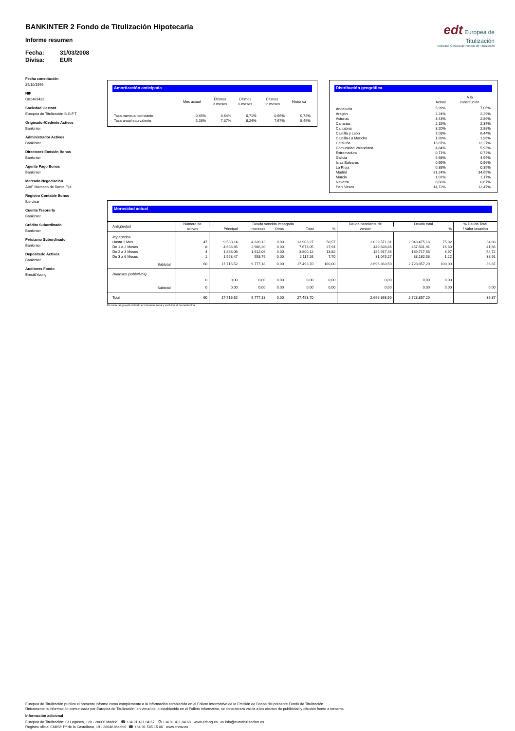BANKINTER 2 Fondo de Titulización Hipotecaria
Informe resumen
Fecha: 31/03/2008
Divisa: EUR
edt Europea de
Titulización
Sociedad Gestora de Fondos de Titulización
Fecha constitución
25/10/1999
NIF
G82463423
Sociedad Gestora
Europea de Titulización S.G.F.T
Originador/Cedente Activos
Bankinter
Administrador Activos
Bankinter
Directores Emisión Bonos
Bankinter
Agente Pago Bonos
Bankinter
Mercado Negociación
AIAF Mercado de Renta Fija
Registro Contable Bonos
Iberclear
Cuenta Tesorería
Bankinter
Crédito Subordinado
Bankinter
Préstamo Subordinado
Bankinter
Depositario Activos
Bankinter
Auditores Fondo
Ernst&Young
Amortización anticipada
| | Mes actual | Últimos 3 meses | Últimos 6 meses | Últimos 12 meses | Histórica |
| --- | --- | --- | --- | --- | --- |
| Tasa mensual constante | 0,45% | 0,64% | 0,71% | 0,66% | 0,74% |
| Tasa anual equivalente | 5,28% | 7,37% | 8,24% | 7,67% | 8,49% |
Distribución geográfica
| | Actual | A la constitución |
| --- | --- | --- |
| Andalucía | 5,99% | 7,06% |
| Aragón | 2,24% | 2,29% |
| Asturias | 3,43% | 2,86% |
| Canarias | 2,15% | 2,37% |
| Cantabria | 3,20% | 2,88% |
| Castilla y León | 7,03% | 6,44% |
| Castilla-La Mancha | 1,89% | 1,96% |
| Cataluña | 13,87% | 12,27% |
| Comunidad Valenciana | 4,84% | 5,93% |
| Extremadura | 0,71% | 0,72% |
| Galicia | 5,68% | 4,95% |
| Islas Baleares | 0,95% | 0,96% |
| La Rioja | 0,38% | 0,35% |
| Madrid | 31,24% | 34,65% |
| Murcia | 1,01% | 1,17% |
| Navarra | 0,66% | 0,67% |
| País Vasco | 14,72% | 12,47% |
Morosidad actual
| Antigüedad | Número de activos | Deuda vencida impagada | | | | | Deuda pendiente de vencer | Deuda total | | % Deuda Total / Valor tasación |
| --- | --- | --- | --- | --- | --- | --- | --- | --- | --- | --- |
| | | Principal | Intereses | Otros | Total | % | | | % | |
| Impagados | | | | | | | | | | |
| Hasta 1 Mes | 47 | 9.583,14 | 4.320,13 | 0,00 | 13.903,27 | 50,57 | 2.029.571,91 | 2.043.475,18 | 75,02 | 34,88 |
| De 1 a 2 Meses | 8 | 4.686,85 | 2.986,20 | 0,00 | 7.673,05 | 27,91 | 449.828,86 | 457.501,91 | 16,80 | 41,66 |
| De 2 a 3 Meses | 4 | 1.888,06 | 1.912,06 | 0,00 | 3.800,12 | 13,82 | 185.917,46 | 189.717,58 | 6,97 | 54,72 |
| De 3 a 6 Meses | 1 | 1.558,47 | 558,79 | 0,00 | 2.117,26 | 7,70 | 31.045,27 | 33.162,53 | 1,22 | 38,91 |
| Subtotal | 60 | 17.716,52 | 9.777,18 | 0,00 | 27.493,70 | 100,00 | 2.696.363,50 | 2.723.857,20 | 100,00 | 36,87 |
| Dudosos (subjetivos) | | | | | | | | | | |
| | 0 | 0,00 | 0,00 | 0,00 | 0,00 | 0,00 | 0,00 | 0,00 | 0,00 | |
| Subtotal | 0 | 0,00 | 0,00 | 0,00 | 0,00 | 0,00 | 0,00 | 0,00 | 0,00 | 0,00 |
| Total | 60 | 17.716,52 | 9.777,18 | 0,00 | 27.493,70 | | 2.696.363,50 | 2.723.857,20 | | 36,87 |
En cada rango está incluido el momento inicial y excluido el momento final
Europea de Titulización publica el presente informe como complemento a la información establecida en el Folleto Informativo de la Emisión de Bonos del presente Fondo de Titulización.
Únicamente la información comunicada por Europea de Titulización, en virtud de lo establecido en el Folleto Informativo, se considerará válida a los efectos de publicidad y difusión frente a terceros.
Información adicional
Europea de Titulización: C/ Lagasca, 120 - 28006 Madrid ☎ +34 91 411 84 67 ⎙ +34 91 411 84 68 www.edt-sg.es ✉ info@eurotitulizacion.es
Registro oficial CNMV: Pº de la Castellana, 19 - 28046 Madrid ☎ +34 91 585 15 00 www.cnmv.es